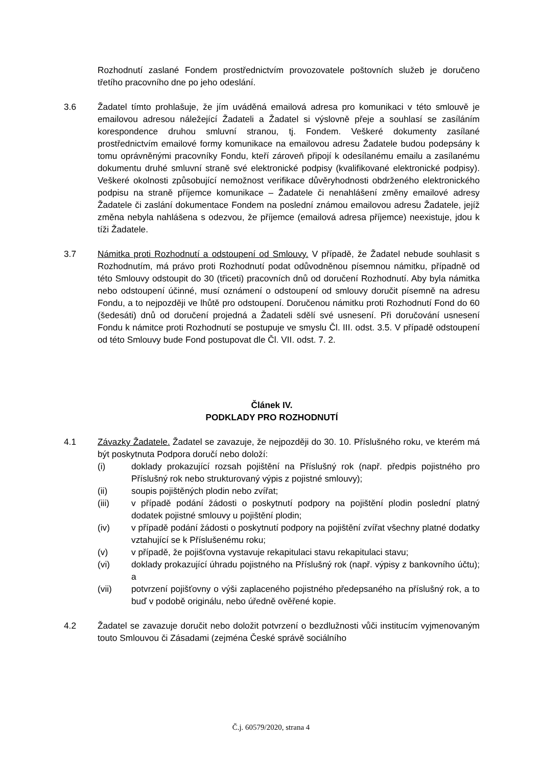Rozhodnutí zaslané Fondem prostřednictvím provozovatele poštovních služeb je doručeno třetího pracovního dne po jeho odeslání.
3.6 Žadatel tímto prohlašuje, že jím uváděná emailová adresa pro komunikaci v této smlouvě je emailovou adresou náležející Žadateli a Žadatel si výslovně přeje a souhlasí se zasíláním korespondence druhou smluvní stranou, tj. Fondem. Veškeré dokumenty zasílané prostřednictvím emailové formy komunikace na emailovou adresu Žadatele budou podepsány k tomu oprávněnými pracovníky Fondu, kteří zároveň připojí k odesílanému emailu a zasílanému dokumentu druhé smluvní straně své elektronické podpisy (kvalifikované elektronické podpisy). Veškeré okolnosti způsobující nemožnost verifikace důvěryhodnosti obdrženého elektronického podpisu na straně příjemce komunikace – Žadatele či nenahlášení změny emailové adresy Žadatele či zaslání dokumentace Fondem na poslední známou emailovou adresu Žadatele, jejíž změna nebyla nahlášena s odezvou, že příjemce (emailová adresa příjemce) neexistuje, jdou k tíži Žadatele.
3.7 Námitka proti Rozhodnutí a odstoupení od Smlouvy. V případě, že Žadatel nebude souhlasit s Rozhodnutím, má právo proti Rozhodnutí podat odůvodněnou písemnou námitku, případně od této Smlouvy odstoupit do 30 (třiceti) pracovních dnů od doručení Rozhodnutí. Aby byla námitka nebo odstoupení účinné, musí oznámení o odstoupení od smlouvy doručit písemně na adresu Fondu, a to nejpozději ve lhůtě pro odstoupení. Doručenou námitku proti Rozhodnutí Fond do 60 (šedesáti) dnů od doručení projedná a Žadateli sdělí své usnesení. Při doručování usnesení Fondu k námitce proti Rozhodnutí se postupuje ve smyslu Čl. III. odst. 3.5. V případě odstoupení od této Smlouvy bude Fond postupovat dle Čl. VII. odst. 7. 2.
Článek IV.
PODKLADY PRO ROZHODNUTÍ
4.1 Závazky Žadatele. Žadatel se zavazuje, že nejpozději do 30. 10. Příslušného roku, ve kterém má být poskytnuta Podpora doručí nebo doloží:
(i) doklady prokazující rozsah pojištění na Příslušný rok (např. předpis pojistného pro Příslušný rok nebo strukturovaný výpis z pojistné smlouvy);
(ii) soupis pojištěných plodin nebo zvířat;
(iii) v případě podání žádosti o poskytnutí podpory na pojištění plodin poslední platný dodatek pojistné smlouvy u pojištění plodin;
(iv) v případě podání žádosti o poskytnutí podpory na pojištění zvířat všechny platné dodatky vztahující se k Příslušenému roku;
(v) v případě, že pojišťovna vystavuje rekapitulaci stavu rekapitulaci stavu;
(vi) doklady prokazující úhradu pojistného na Příslušný rok (např. výpisy z bankovního účtu); a
(vii) potvrzení pojišťovny o výši zaplaceného pojistného předepsaného na příslušný rok, a to buď v podobě originálu, nebo úředně ověřené kopie.
4.2 Žadatel se zavazuje doručit nebo doložit potvrzení o bezdlužnosti vůči institucím vyjmenovaným touto Smlouvou či Zásadami (zejména České správě sociálního
Č.j. 60579/2020, strana 4